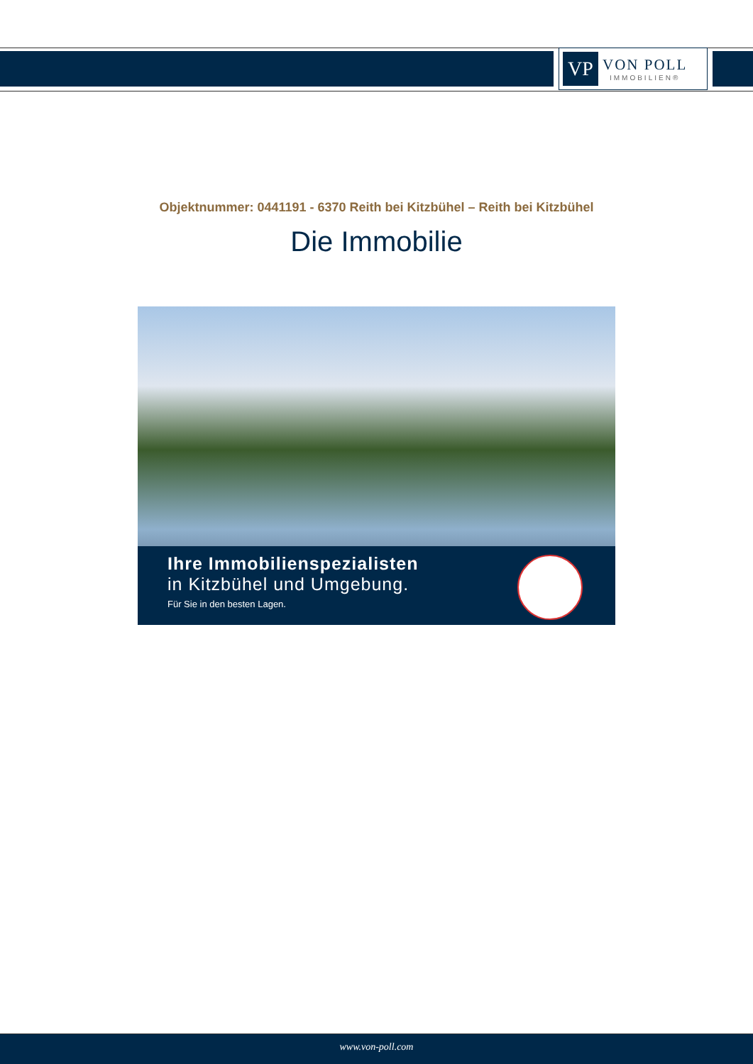VP
VON POLL
IMMOBILIEN®
Objektnummer: 0441191 - 6370 Reith bei Kitzbühel – Reith bei Kitzbühel
Die Immobilie
Ihre Immobilienspezialisten
in Kitzbühel und Umgebung.
Für Sie in den besten Lagen.
www.von-poll.com